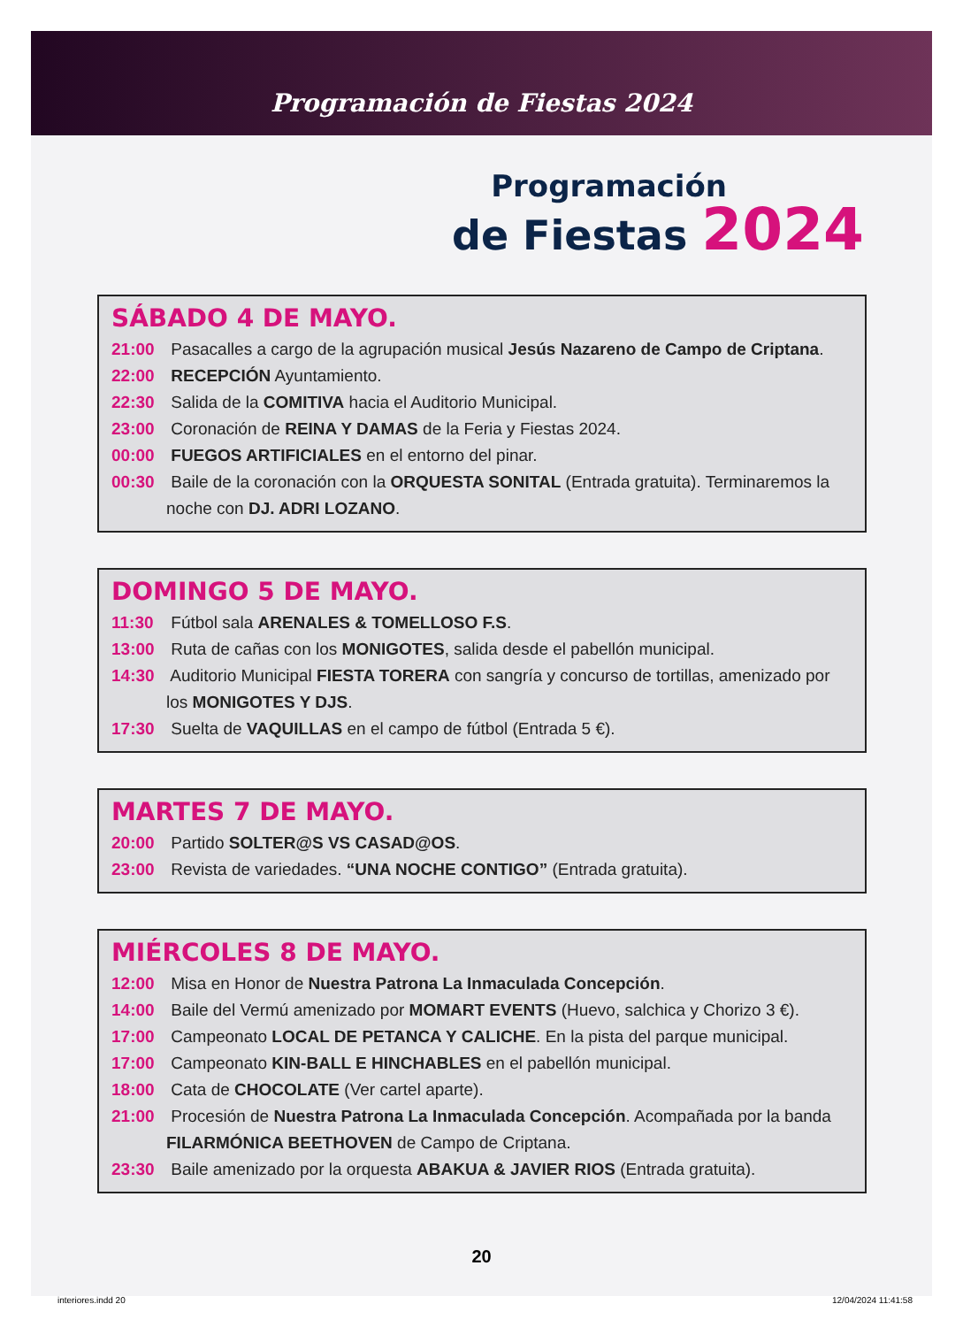Programación de Fiestas 2024
Programación
de Fiestas 2024
SÁBADO 4 DE MAYO.
21:00 Pasacalles a cargo de la agrupación musical Jesús Nazareno de Campo de Criptana.
22:00 RECEPCIÓN Ayuntamiento.
22:30 Salida de la COMITIVA hacia el Auditorio Municipal.
23:00 Coronación de REINA Y DAMAS de la Feria y Fiestas 2024.
00:00 FUEGOS ARTIFICIALES en el entorno del pinar.
00:30 Baile de la coronación con la ORQUESTA SONITAL (Entrada gratuita). Terminaremos la noche con DJ. ADRI LOZANO.
DOMINGO 5 DE MAYO.
11:30 Fútbol sala ARENALES & TOMELLOSO F.S.
13:00 Ruta de cañas con los MONIGOTES, salida desde el pabellón municipal.
14:30 Auditorio Municipal FIESTA TORERA con sangría y concurso de tortillas, amenizado por los MONIGOTES Y DJS.
17:30 Suelta de VAQUILLAS en el campo de fútbol (Entrada 5 €).
MARTES 7 DE MAYO.
20:00 Partido SOLTER@S VS CASAD@OS.
23:00 Revista de variedades. “UNA NOCHE CONTIGO” (Entrada gratuita).
MIÉRCOLES 8 DE MAYO.
12:00 Misa en Honor de Nuestra Patrona La Inmaculada Concepción.
14:00 Baile del Vermú amenizado por MOMART EVENTS (Huevo, salchica y Chorizo 3 €).
17:00 Campeonato LOCAL DE PETANCA Y CALICHE. En la pista del parque municipal.
17:00 Campeonato KIN-BALL E HINCHABLES en el pabellón municipal.
18:00 Cata de CHOCOLATE (Ver cartel aparte).
21:00 Procesión de Nuestra Patrona La Inmaculada Concepción. Acompañada por la banda FILARMÓNICA BEETHOVEN de Campo de Criptana.
23:30 Baile amenizado por la orquesta ABAKUA & JAVIER RIOS (Entrada gratuita).
20
interiores.indd 20 12/04/2024 11:41:58